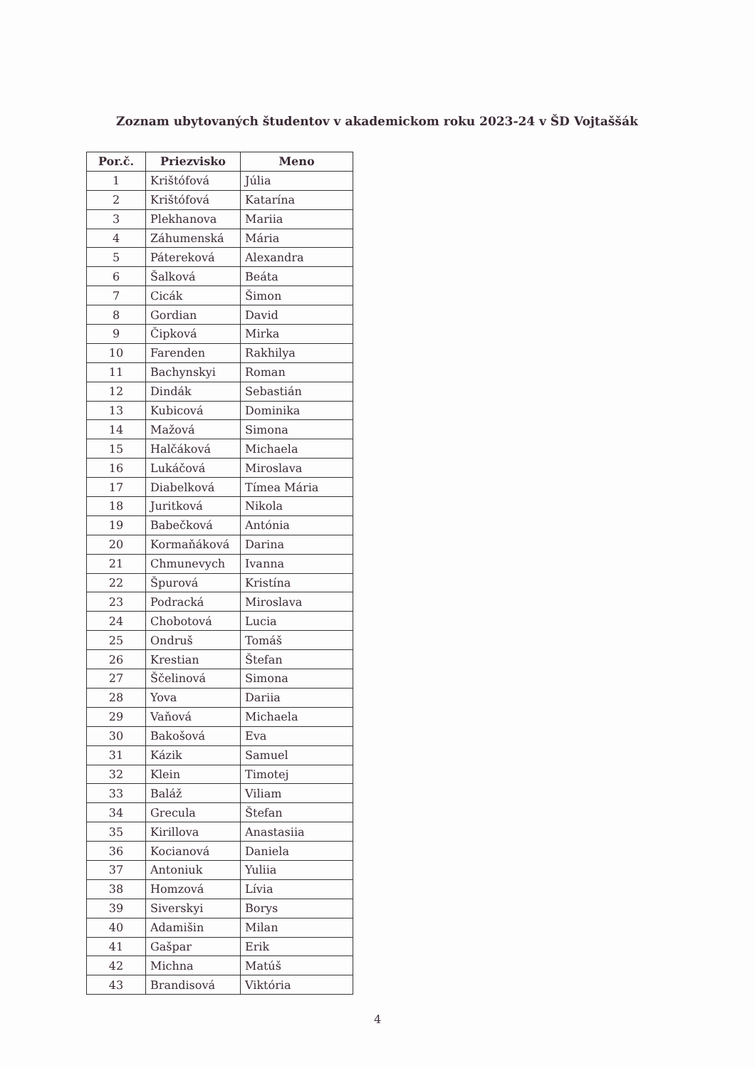Zoznam ubytovaných študentov v akademickom roku 2023-24 v ŠD Vojtaššák
| Por.č. | Priezvisko | Meno |
| --- | --- | --- |
| 1 | Krištófová | Júlia |
| 2 | Krištófová | Katarína |
| 3 | Plekhanova | Mariia |
| 4 | Záhumenská | Mária |
| 5 | Pátereková | Alexandra |
| 6 | Šalková | Beáta |
| 7 | Cicák | Šimon |
| 8 | Gordian | David |
| 9 | Čipková | Mirka |
| 10 | Farenden | Rakhilya |
| 11 | Bachynskyi | Roman |
| 12 | Dindák | Sebastián |
| 13 | Kubicová | Dominika |
| 14 | Mažová | Simona |
| 15 | Halčáková | Michaela |
| 16 | Lukáčová | Miroslava |
| 17 | Diabelková | Tímea Mária |
| 18 | Juritková | Nikola |
| 19 | Babečková | Antónia |
| 20 | Kormaňáková | Darina |
| 21 | Chmunevych | Ivanna |
| 22 | Špurová | Kristína |
| 23 | Podracká | Miroslava |
| 24 | Chobotová | Lucia |
| 25 | Ondruš | Tomáš |
| 26 | Krestian | Štefan |
| 27 | Ščelinová | Simona |
| 28 | Yova | Dariia |
| 29 | Vaňová | Michaela |
| 30 | Bakošová | Eva |
| 31 | Kázik | Samuel |
| 32 | Klein | Timotej |
| 33 | Baláž | Viliam |
| 34 | Grecula | Štefan |
| 35 | Kirillova | Anastasiia |
| 36 | Kocianová | Daniela |
| 37 | Antoniuk | Yuliia |
| 38 | Homzová | Lívia |
| 39 | Siverskyi | Borys |
| 40 | Adamišin | Milan |
| 41 | Gašpar | Erik |
| 42 | Michna | Matúš |
| 43 | Brandisová | Viktória |
4